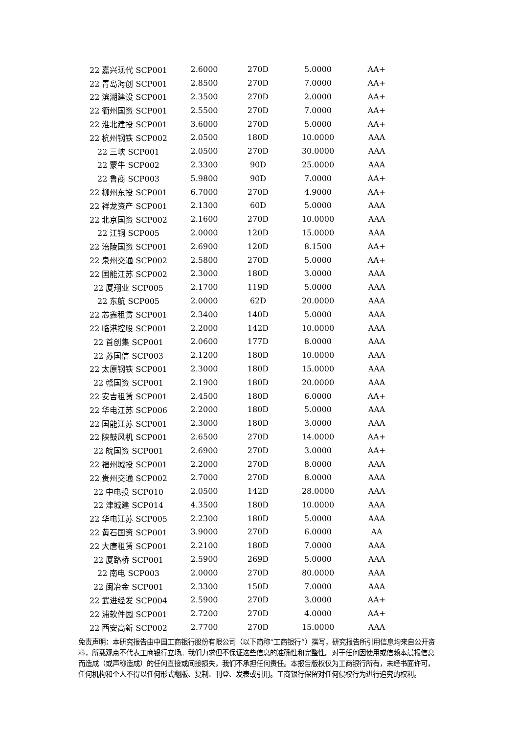| 22 嘉兴现代 SCP001 | 2.6000 | 270D | 5.0000 | AA+ |
| 22 青岛海创 SCP001 | 2.8500 | 270D | 7.0000 | AA+ |
| 22 滨湖建设 SCP001 | 2.3500 | 270D | 2.0000 | AA+ |
| 22 衢州国资 SCP001 | 2.5500 | 270D | 7.0000 | AA+ |
| 22 淮北建投 SCP001 | 3.6000 | 270D | 5.0000 | AA+ |
| 22 杭州钢铁 SCP002 | 2.0500 | 180D | 10.0000 | AAA |
| 22 三峡 SCP001 | 2.0500 | 270D | 30.0000 | AAA |
| 22 蒙牛 SCP002 | 2.3300 | 90D | 25.0000 | AAA |
| 22 鲁商 SCP003 | 5.9800 | 90D | 7.0000 | AA+ |
| 22 柳州东投 SCP001 | 6.7000 | 270D | 4.9000 | AA+ |
| 22 祥龙资产 SCP001 | 2.1300 | 60D | 5.0000 | AAA |
| 22 北京国资 SCP002 | 2.1600 | 270D | 10.0000 | AAA |
| 22 江铜 SCP005 | 2.0000 | 120D | 15.0000 | AAA |
| 22 涪陵国资 SCP001 | 2.6900 | 120D | 8.1500 | AA+ |
| 22 泉州交通 SCP002 | 2.5800 | 270D | 5.0000 | AA+ |
| 22 国能江苏 SCP002 | 2.3000 | 180D | 3.0000 | AAA |
| 22 厦翔业 SCP005 | 2.1700 | 119D | 5.0000 | AAA |
| 22 东航 SCP005 | 2.0000 | 62D | 20.0000 | AAA |
| 22 芯鑫租赁 SCP001 | 2.3400 | 140D | 5.0000 | AAA |
| 22 临港控股 SCP001 | 2.2000 | 142D | 10.0000 | AAA |
| 22 首创集 SCP001 | 2.0600 | 177D | 8.0000 | AAA |
| 22 苏国信 SCP003 | 2.1200 | 180D | 10.0000 | AAA |
| 22 太原钢铁 SCP001 | 2.3000 | 180D | 15.0000 | AAA |
| 22 赣国资 SCP001 | 2.1900 | 180D | 20.0000 | AAA |
| 22 安吉租赁 SCP001 | 2.4500 | 180D | 6.0000 | AA+ |
| 22 华电江苏 SCP006 | 2.2000 | 180D | 5.0000 | AAA |
| 22 国能江苏 SCP001 | 2.3000 | 180D | 3.0000 | AAA |
| 22 陕鼓风机 SCP001 | 2.6500 | 270D | 14.0000 | AA+ |
| 22 皖国资 SCP001 | 2.6900 | 270D | 3.0000 | AA+ |
| 22 福州城投 SCP001 | 2.2000 | 270D | 8.0000 | AAA |
| 22 贵州交通 SCP002 | 2.7000 | 270D | 8.0000 | AAA |
| 22 中电投 SCP010 | 2.0500 | 142D | 28.0000 | AAA |
| 22 津城建 SCP014 | 4.3500 | 180D | 10.0000 | AAA |
| 22 华电江苏 SCP005 | 2.2300 | 180D | 5.0000 | AAA |
| 22 黄石国资 SCP001 | 3.9000 | 270D | 6.0000 | AA |
| 22 大唐租赁 SCP001 | 2.2100 | 180D | 7.0000 | AAA |
| 22 厦路桥 SCP001 | 2.5900 | 269D | 5.0000 | AAA |
| 22 南电 SCP003 | 2.0000 | 270D | 80.0000 | AAA |
| 22 闽冶金 SCP001 | 2.3300 | 150D | 7.0000 | AAA |
| 22 武进经发 SCP004 | 2.5900 | 270D | 3.0000 | AA+ |
| 22 浦软件园 SCP001 | 2.7200 | 270D | 4.0000 | AA+ |
| 22 西安高新 SCP002 | 2.7700 | 270D | 15.0000 | AAA |
免责声明：本研究报告由中国工商银行股份有限公司（以下简称“工商银行”）撰写，研究报告所引用信息均来自公开资料，所载观点不代表工商银行立场。我们力求但不保证这些信息的准确性和完整性。对于任何因使用或信赖本晨报信息而造成（或声称造成）的任何直接或间接损失，我们不承担任何责任。本报告版权仅为工商银行所有，未经书面许可，任何机构和个人不得以任何形式翻版、复制、刊登、发表或引用。工商银行保留对任何侵权行为进行追究的权利。